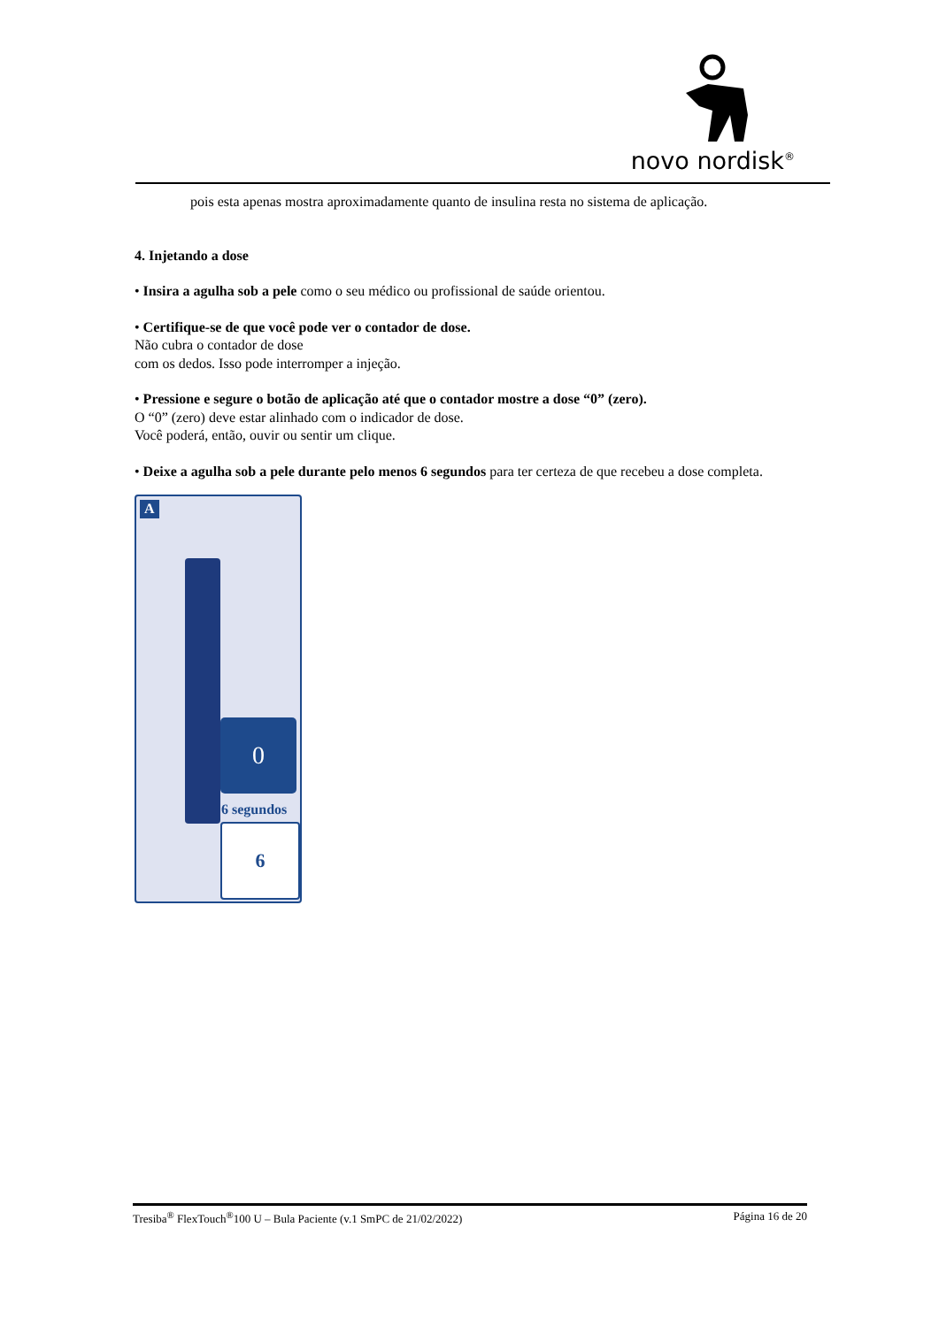novo nordisk<sup>®</sup>
pois esta apenas mostra aproximadamente quanto de insulina resta no sistema de aplicação.
4. Injetando a dose
• Insira a agulha sob a pele como o seu médico ou profissional de saúde orientou.
• Certifique-se de que você pode ver o contador de dose.
Não cubra o contador de dose
com os dedos. Isso pode interromper a injeção.
• Pressione e segure o botão de aplicação até que o contador mostre a dose “0” (zero).
O “0” (zero) deve estar alinhado com o indicador de dose.
Você poderá, então, ouvir ou sentir um clique.
• Deixe a agulha sob a pele durante pelo menos 6 segundos para ter certeza de que recebeu a dose completa.
A
0
6 segundos
6
Tresiba<sup>®</sup> FlexTouch<sup>®</sup>100 U – Bula Paciente (v.1 SmPC de 21/02/2022) Página 16 de 20